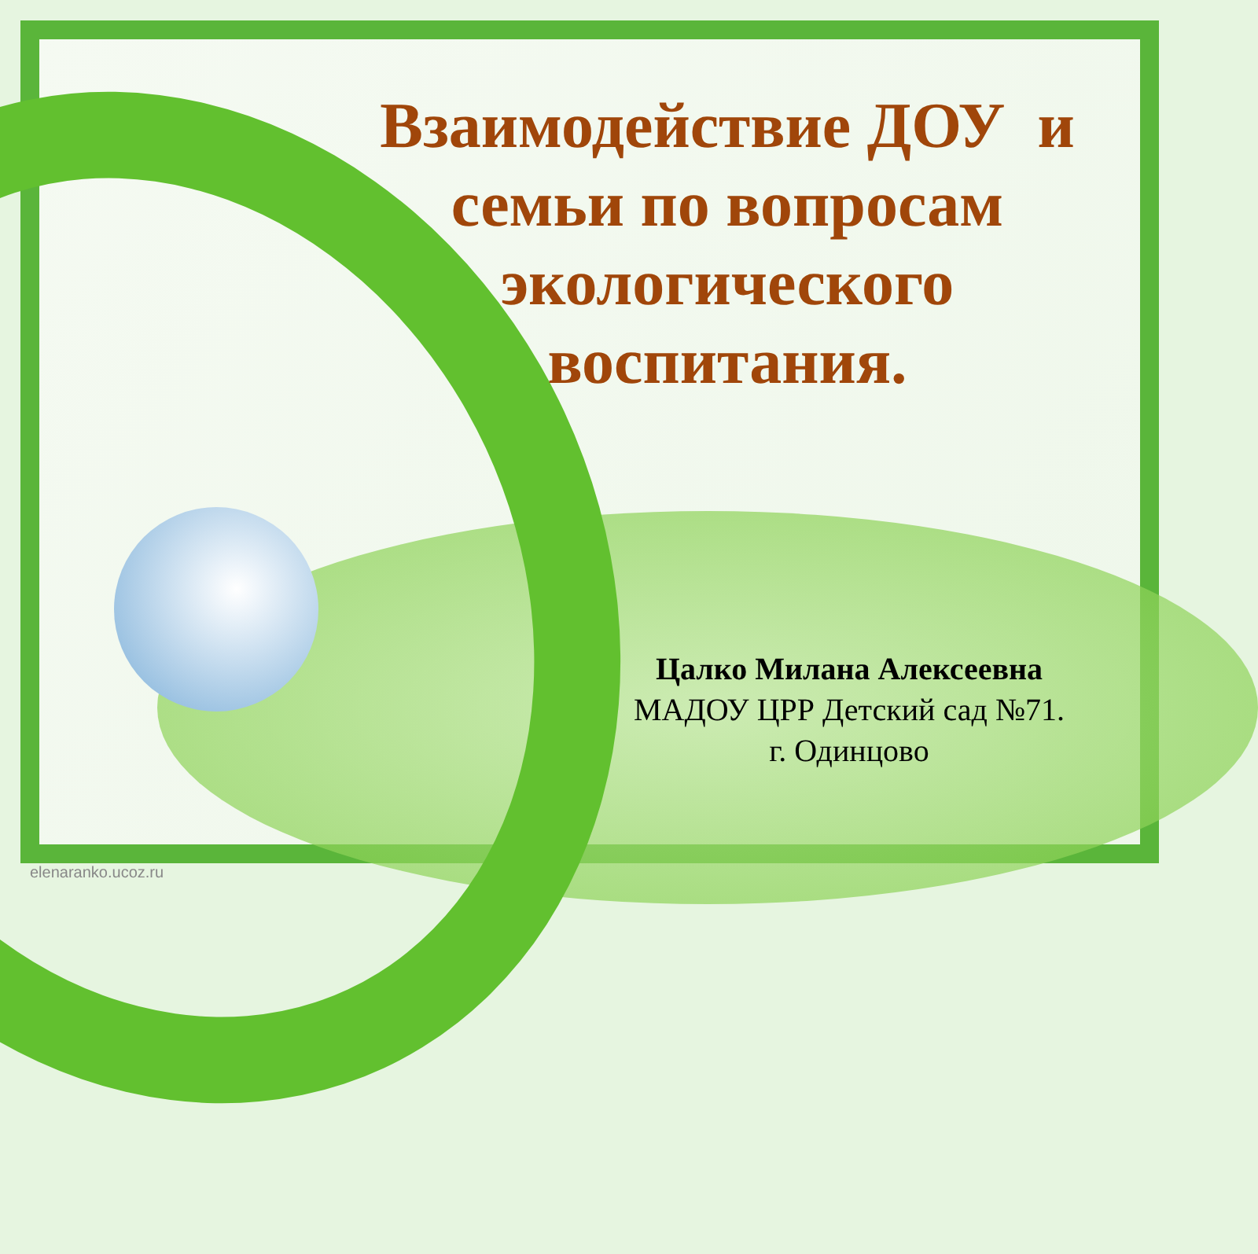Взаимодействие ДОУ и семьи по вопросам экологического воспитания.
Цалко Милана Алексеевна
МАДОУ ЦРР Детский сад №71.
г. Одинцово
elenaranko.ucoz.ru